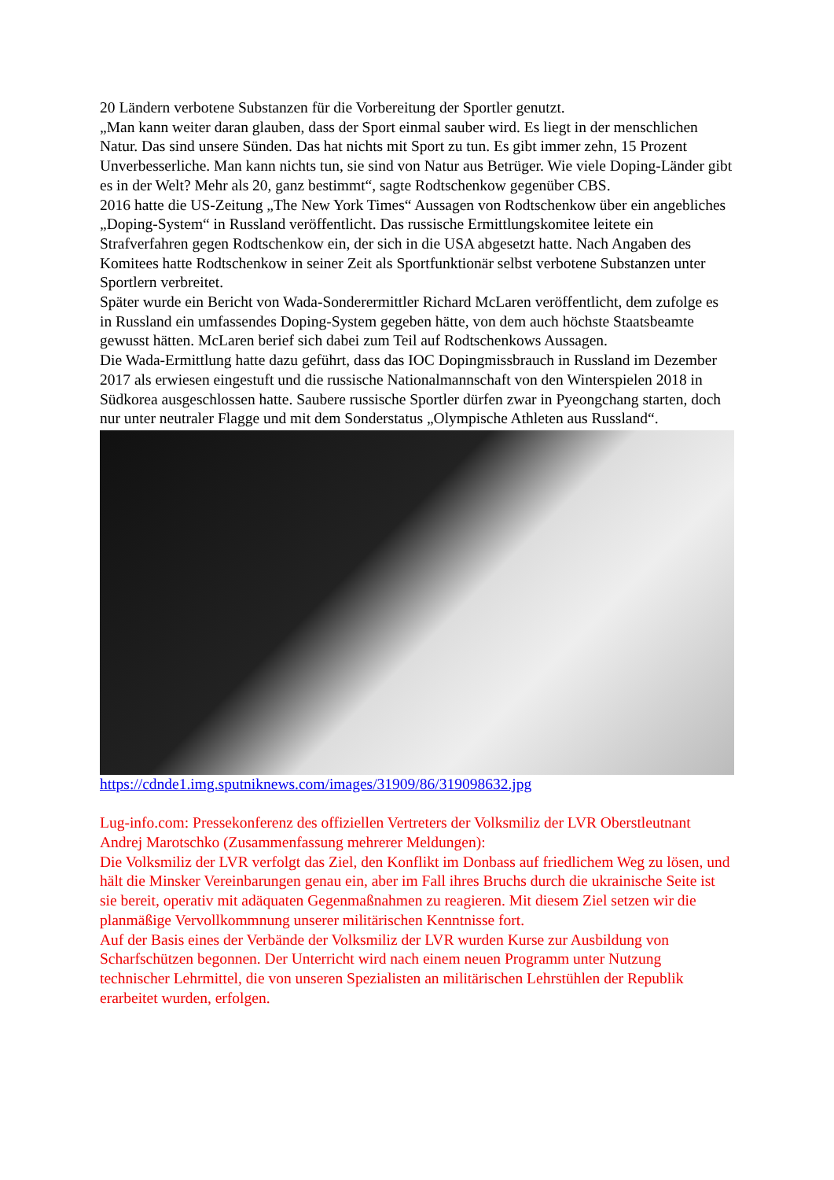20 Ländern verbotene Substanzen für die Vorbereitung der Sportler genutzt.
„Man kann weiter daran glauben, dass der Sport einmal sauber wird. Es liegt in der menschlichen Natur. Das sind unsere Sünden. Das hat nichts mit Sport zu tun. Es gibt immer zehn, 15 Prozent Unverbesserliche. Man kann nichts tun, sie sind von Natur aus Betrüger. Wie viele Doping-Länder gibt es in der Welt? Mehr als 20, ganz bestimmt“, sagte Rodtschenkow gegenüber CBS.
2016 hatte die US-Zeitung „The New York Times“ Aussagen von Rodtschenkow über ein angebliches „Doping-System“ in Russland veröffentlicht. Das russische Ermittlungskomitee leitete ein Strafverfahren gegen Rodtschenkow ein, der sich in die USA abgesetzt hatte. Nach Angaben des Komitees hatte Rodtschenkow in seiner Zeit als Sportfunktionär selbst verbotene Substanzen unter Sportlern verbreitet.
Später wurde ein Bericht von Wada-Sonderermittler Richard McLaren veröffentlicht, dem zufolge es in Russland ein umfassendes Doping-System gegeben hätte, von dem auch höchste Staatsbeamte gewusst hätten. McLaren berief sich dabei zum Teil auf Rodtschenkows Aussagen.
Die Wada-Ermittlung hatte dazu geführt, dass das IOC Dopingmissbrauch in Russland im Dezember 2017 als erwiesen eingestuft und die russische Nationalmannschaft von den Winterspielen 2018 in Südkorea ausgeschlossen hatte. Saubere russische Sportler dürfen zwar in Pyeongchang starten, doch nur unter neutraler Flagge und mit dem Sonderstatus „Olympische Athleten aus Russland“.
https://cdnde1.img.sputniknews.com/images/31909/86/319098632.jpg
Lug-info.com: Pressekonferenz des offiziellen Vertreters der Volksmiliz der LVR Oberstleutnant Andrej Marotschko (Zusammenfassung mehrerer Meldungen):
Die Volksmiliz der LVR verfolgt das Ziel, den Konflikt im Donbass auf friedlichem Weg zu lösen, und hält die Minsker Vereinbarungen genau ein, aber im Fall ihres Bruchs durch die ukrainische Seite ist sie bereit, operativ mit adäquaten Gegenmaßnahmen zu reagieren. Mit diesem Ziel setzen wir die planmäßige Vervollkommnung unserer militärischen Kenntnisse fort.
Auf der Basis eines der Verbände der Volksmiliz der LVR wurden Kurse zur Ausbildung von Scharfschützen begonnen. Der Unterricht wird nach einem neuen Programm unter Nutzung technischer Lehrmittel, die von unseren Spezialisten an militärischen Lehrstühlen der Republik erarbeitet wurden, erfolgen.